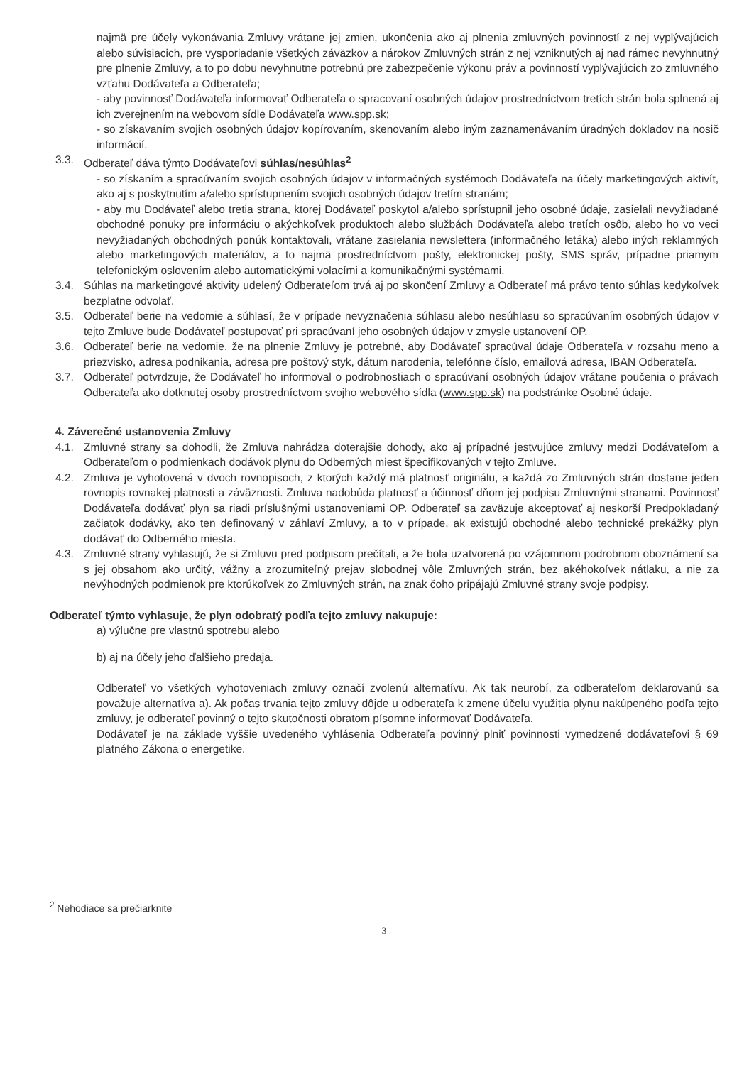najmä pre účely vykonávania Zmluvy vrátane jej zmien, ukončenia ako aj plnenia zmluvných povinností z nej vyplývajúcich alebo súvisiacich, pre vysporiadanie všetkých záväzkov a nárokov Zmluvných strán z nej vzniknutých aj nad rámec nevyhnutný pre plnenie Zmluvy, a to po dobu nevyhnutne potrebnú pre zabezpečenie výkonu práv a povinností vyplývajúcich zo zmluvného vzťahu Dodávateľa a Odberateľa;
- aby povinnosť Dodávateľa informovať Odberateľa o spracovaní osobných údajov prostredníctvom tretích strán bola splnená aj ich zverejnením na webovom sídle Dodávateľa www.spp.sk;
- so získavaním svojich osobných údajov kopírovaním, skenovaním alebo iným zaznamenávaním úradných dokladov na nosič informácií.
3.3. Odberateľ dáva týmto Dodávateľovi súhlas/nesúhlas<sup>2</sup>
- so získaním a spracúvaním svojich osobných údajov v informačných systémoch Dodávateľa na účely marketingových aktivít, ako aj s poskytnutím a/alebo sprístupnením svojich osobných údajov tretím stranám;
- aby mu Dodávateľ alebo tretia strana, ktorej Dodávateľ poskytol a/alebo sprístupnil jeho osobné údaje, zasielali nevyžiadané obchodné ponuky pre informáciu o akýchkoľvek produktoch alebo službách Dodávateľa alebo tretích osôb, alebo ho vo veci nevyžiadaných obchodných ponúk kontaktovali, vrátane zasielania newslettera (informačného letáka) alebo iných reklamných alebo marketingových materiálov, a to najmä prostredníctvom pošty, elektronickej pošty, SMS správ, prípadne priamym telefonickým oslovením alebo automatickými volacími a komunikačnými systémami.
3.4. Súhlas na marketingové aktivity udelený Odberateľom trvá aj po skončení Zmluvy a Odberateľ má právo tento súhlas kedykoľvek bezplatne odvolať.
3.5. Odberateľ berie na vedomie a súhlasí, že v prípade nevyznačenia súhlasu alebo nesúhlasu so spracúvaním osobných údajov v tejto Zmluve bude Dodávateľ postupovať pri spracúvaní jeho osobných údajov v zmysle ustanovení OP.
3.6. Odberateľ berie na vedomie, že na plnenie Zmluvy je potrebné, aby Dodávateľ spracúval údaje Odberateľa v rozsahu meno a priezvisko, adresa podnikania, adresa pre poštový styk, dátum narodenia, telefónne číslo, emailová adresa, IBAN Odberateľa.
3.7. Odberateľ potvrdzuje, že Dodávateľ ho informoval o podrobnostiach o spracúvaní osobných údajov vrátane poučenia o právach Odberateľa ako dotknutej osoby prostredníctvom svojho webového sídla (www.spp.sk) na podstránke Osobné údaje.
4. Záverečné ustanovenia Zmluvy
4.1. Zmluvné strany sa dohodli, že Zmluva nahrádza doterajšie dohody, ako aj prípadné jestvujúce zmluvy medzi Dodávateľom a Odberateľom o podmienkach dodávok plynu do Odberných miest špecifikovaných v tejto Zmluve.
4.2. Zmluva je vyhotovená v dvoch rovnopisoch, z ktorých každý má platnosť originálu, a každá zo Zmluvných strán dostane jeden rovnopis rovnakej platnosti a záväznosti. Zmluva nadobúda platnosť a účinnosť dňom jej podpisu Zmluvnými stranami. Povinnosť Dodávateľa dodávať plyn sa riadi príslušnými ustanoveniami OP. Odberateľ sa zaväzuje akceptovať aj neskorší Predpokladaný začiatok dodávky, ako ten definovaný v záhlaví Zmluvy, a to v prípade, ak existujú obchodné alebo technické prekážky plyn dodávať do Odberného miesta.
4.3. Zmluvné strany vyhlasujú, že si Zmluvu pred podpisom prečítali, a že bola uzatvorená po vzájomnom podrobnom oboznámení sa s jej obsahom ako určitý, vážny a zrozumiteľný prejav slobodnej vôle Zmluvných strán, bez akéhokoľvek nátlaku, a nie za nevýhodných podmienok pre ktorúkoľvek zo Zmluvných strán, na znak čoho pripájajú Zmluvné strany svoje podpisy.
Odberateľ týmto vyhlasuje, že plyn odobratý podľa tejto zmluvy nakupuje:
a) výlučne pre vlastnú spotrebu alebo
b) aj na účely jeho ďalšieho predaja.
Odberateľ vo všetkých vyhotoveniach zmluvy označí zvolenú alternatívu. Ak tak neurobí, za odberateľom deklarovanú sa považuje alternatíva a). Ak počas trvania tejto zmluvy dôjde u odberateľa k zmene účelu využitia plynu nakúpeného podľa tejto zmluvy, je odberateľ povinný o tejto skutočnosti obratom písomne informovať Dodávateľa.
Dodávateľ je na základe vyššie uvedeného vyhlásenia Odberateľa povinný plniť povinnosti vymedzené dodávateľovi § 69 platného Zákona o energetike.
<sup>2</sup> Nehodiace sa prečiarknite
3